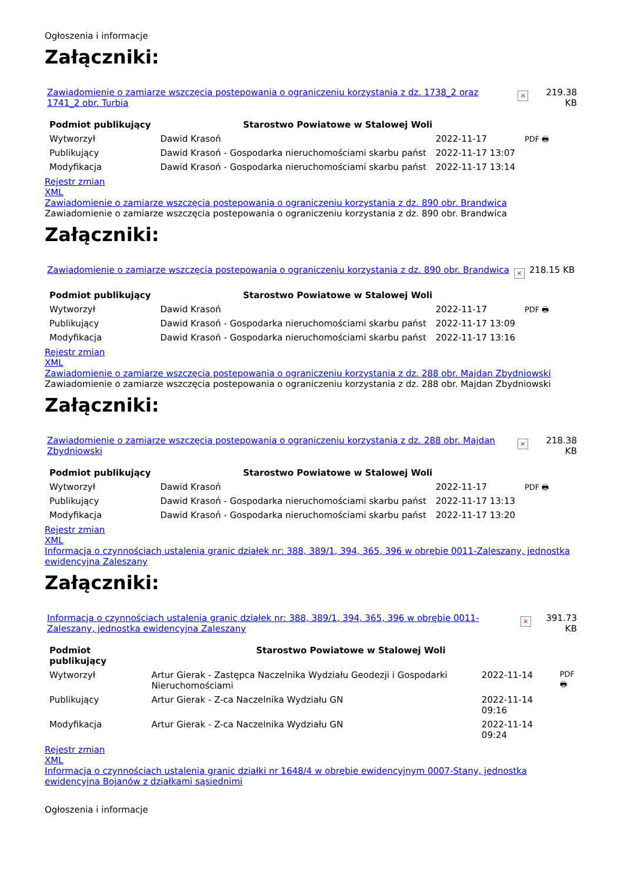Ogłoszenia i informacje
Załączniki:
| Zawiadomienie o zamiarze wszczęcia postepowania o ograniczeniu korzystania z dz. 1738_2 oraz 1741_2 obr. Turbia | × | 219.38 KB |
| Podmiot publikujący | Starostwo Powiatowe w Stalowej Woli | | |
| Wytworzył | Dawid Krasoń | 2022-11-17 | PDF 🖶 |
| Publikujący | Dawid Krasoń - Gospodarka nieruchomościami skarbu państ | 2022-11-17 13:07 | |
| Modyfikacja | Dawid Krasoń - Gospodarka nieruchomościami skarbu państ | 2022-11-17 13:14 | |
Rejestr zmian
XML
Zawiadomienie o zamiarze wszczęcia postepowania o ograniczeniu korzystania z dz. 890 obr. Brandwica
Zawiadomienie o zamiarze wszczęcia postepowania o ograniczeniu korzystania z dz. 890 obr. Brandwica
Załączniki:
| Zawiadomienie o zamiarze wszczęcia postepowania o ograniczeniu korzystania z dz. 890 obr. Brandwica | × | 218.15 KB |
| Podmiot publikujący | Starostwo Powiatowe w Stalowej Woli | | |
| Wytworzył | Dawid Krasoń | 2022-11-17 | PDF 🖶 |
| Publikujący | Dawid Krasoń - Gospodarka nieruchomościami skarbu państ | 2022-11-17 13:09 | |
| Modyfikacja | Dawid Krasoń - Gospodarka nieruchomościami skarbu państ | 2022-11-17 13:16 | |
Rejestr zmian
XML
Zawiadomienie o zamiarze wszczęcia postepowania o ograniczeniu korzystania z dz. 288 obr. Majdan Zbydniowski
Zawiadomienie o zamiarze wszczęcia postepowania o ograniczeniu korzystania z dz. 288 obr. Majdan Zbydniowski
Załączniki:
| Zawiadomienie o zamiarze wszczęcia postepowania o ograniczeniu korzystania z dz. 288 obr. Majdan Zbydniowski | × | 218.38 KB |
| Podmiot publikujący | Starostwo Powiatowe w Stalowej Woli | | |
| Wytworzył | Dawid Krasoń | 2022-11-17 | PDF 🖶 |
| Publikujący | Dawid Krasoń - Gospodarka nieruchomościami skarbu państ | 2022-11-17 13:13 | |
| Modyfikacja | Dawid Krasoń - Gospodarka nieruchomościami skarbu państ | 2022-11-17 13:20 | |
Rejestr zmian
XML
Informacja o czynnościach ustalenia granic działek nr: 388, 389/1, 394, 365, 396 w obrębie 0011-Zaleszany, jednostka ewidencyjna Zaleszany
Załączniki:
| Informacja o czynnościach ustalenia granic działek nr: 388, 389/1, 394, 365, 396 w obrębie 0011-Zaleszany, jednostka ewidencyjna Zaleszany | × | 391.73 KB |
| Podmiot publikujący | Starostwo Powiatowe w Stalowej Woli | | |
| Wytworzył | Artur Gierak - Zastępca Naczelnika Wydziału Geodezji i Gospodarki Nieruchomościami | 2022-11-14 | PDF 🖶 |
| Publikujący | Artur Gierak - Z-ca Naczelnika Wydziału GN | 2022-11-14 09:16 | |
| Modyfikacja | Artur Gierak - Z-ca Naczelnika Wydziału GN | 2022-11-14 09:24 | |
Rejestr zmian
XML
Informacja o czynnościach ustalenia granic działki nr 1648/4 w obrębie ewidencyjnym 0007-Stany, jednostka ewidencyjna Bojanów z działkami sąsiednimi
Ogłoszenia i informacje